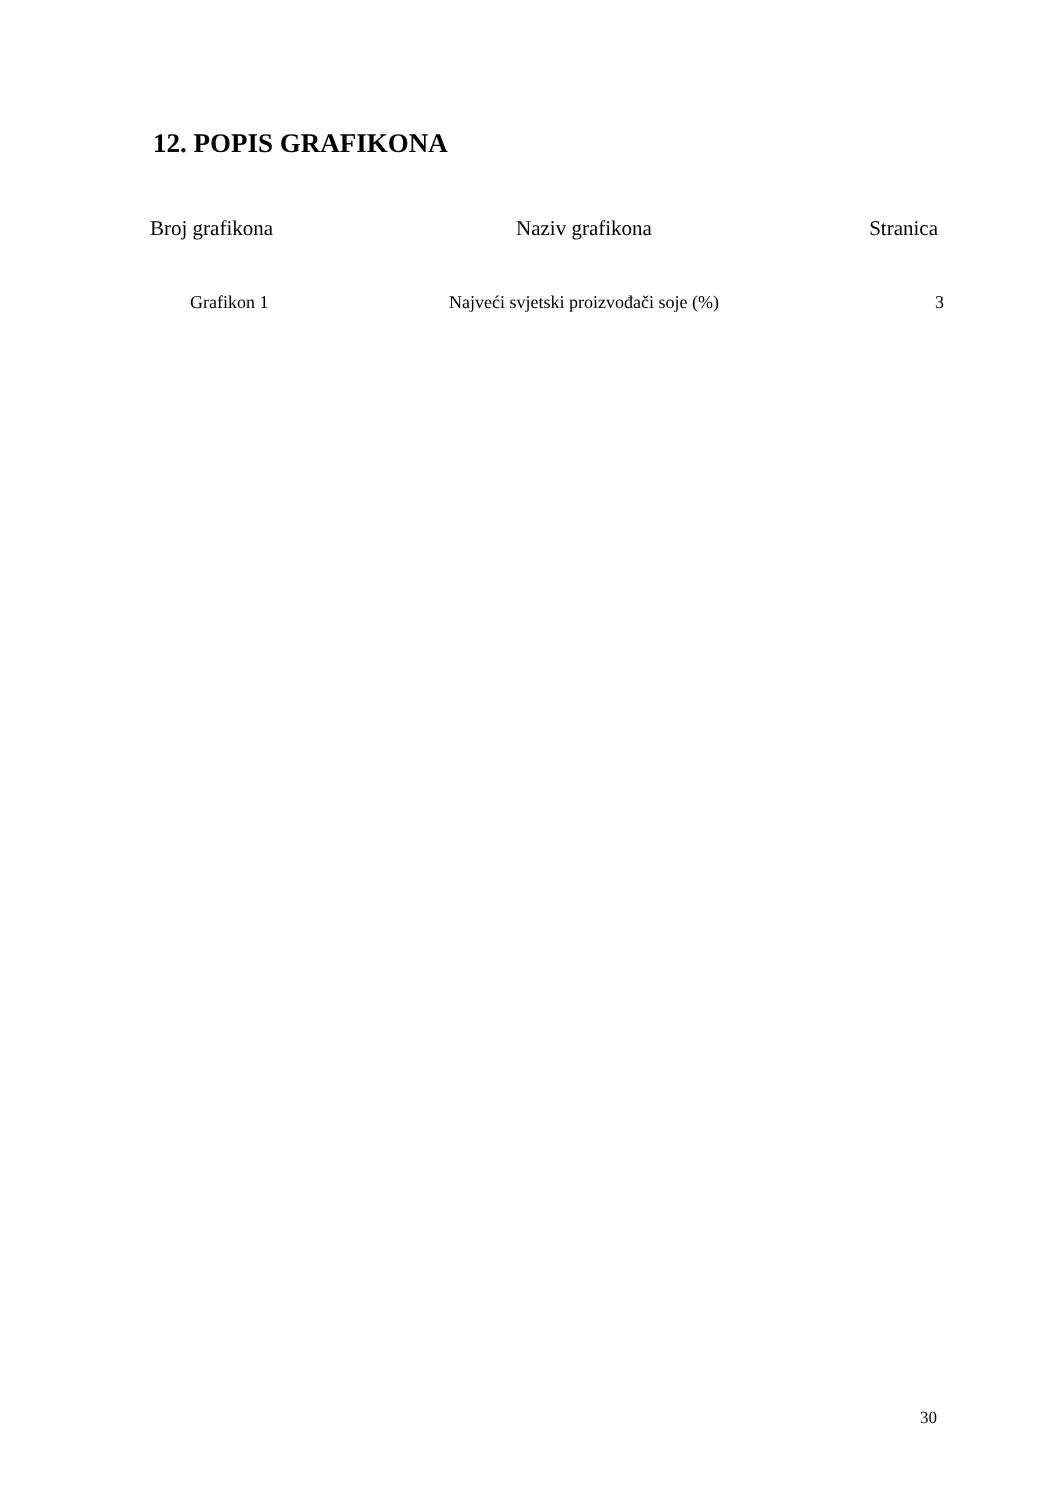12. POPIS GRAFIKONA
| Broj grafikona | Naziv grafikona | Stranica |
| --- | --- | --- |
| Grafikon 1 | Najveći svjetski proizvođači soje (%) | 3 |
30